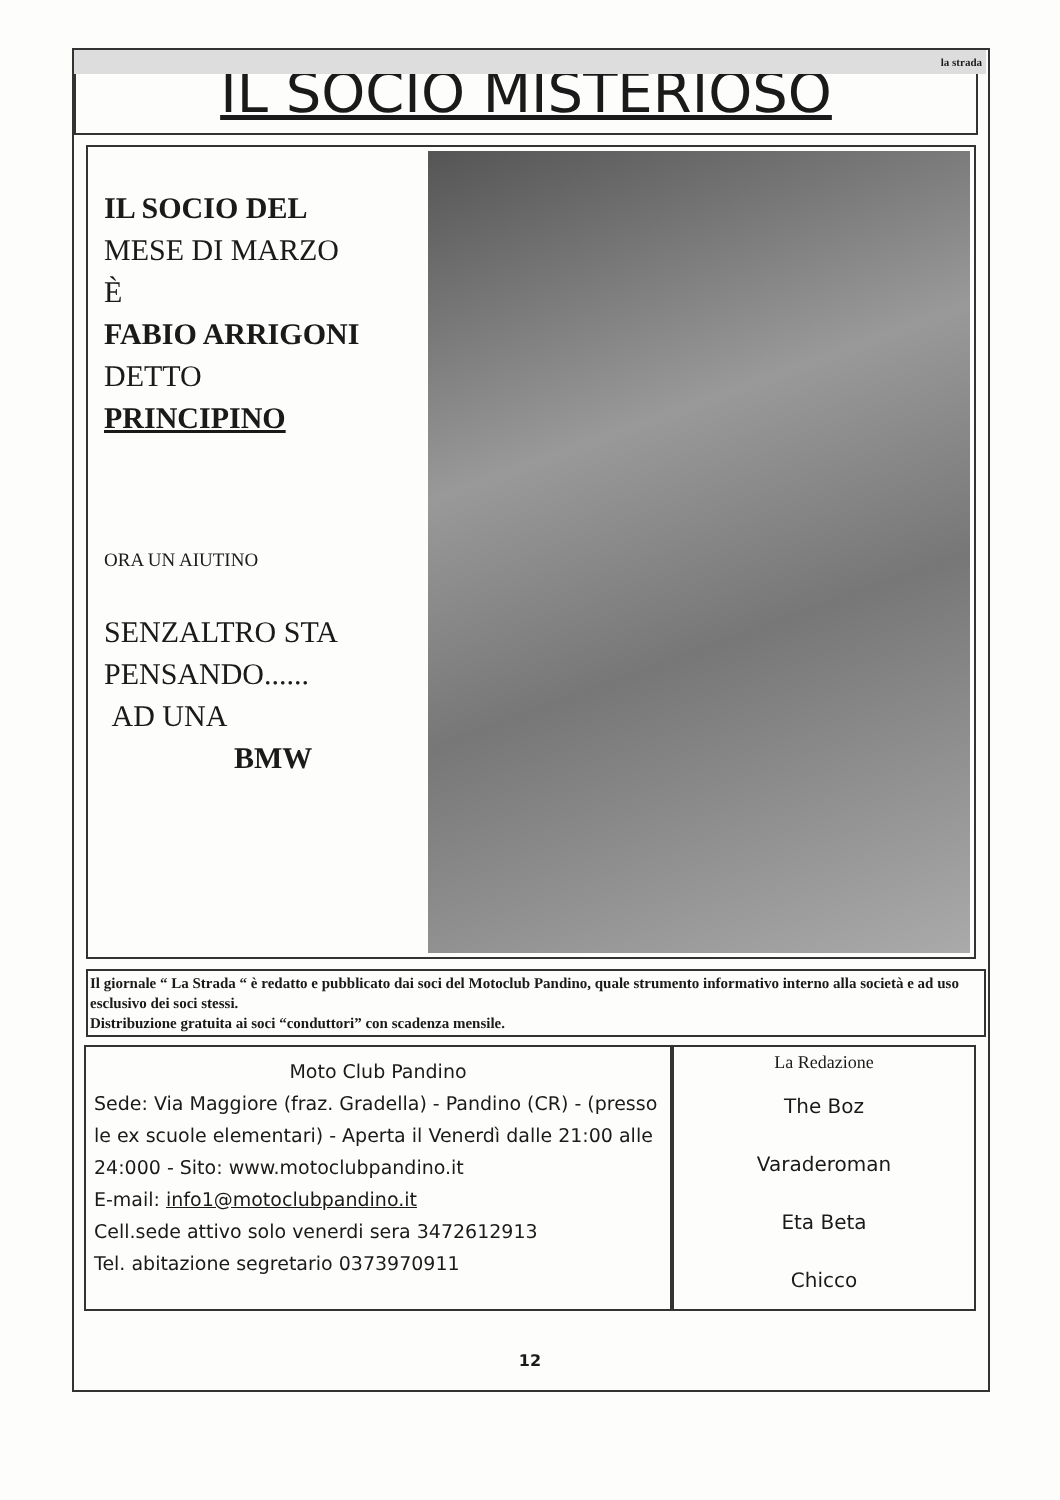la strada
IL SOCIO MISTERIOSO
IL SOCIO DEL
MESE DI MARZO
È
FABIO ARRIGONI
DETTO
PRINCIPINO
ORA UN AIUTINO
SENZALTRO STA
PENSANDO......
AD UNA
BMW
Il giornale “ La Strada “ è redatto e pubblicato dai soci del Motoclub Pandino, quale strumento informativo interno alla società e ad uso esclusivo dei soci stessi.
Distribuzione gratuita ai soci “conduttori” con scadenza mensile.
Moto Club Pandino
Sede: Via Maggiore (fraz. Gradella) - Pandino (CR) - (presso le ex scuole elementari) - Aperta il Venerdì dalle 21:00 alle 24:000 - Sito: www.motoclubpandino.it
E-mail: info1@motoclubpandino.it
Cell.sede attivo solo venerdi sera 3472612913
Tel. abitazione segretario 0373970911
La Redazione
The Boz
Varaderoman
Eta Beta
Chicco
12